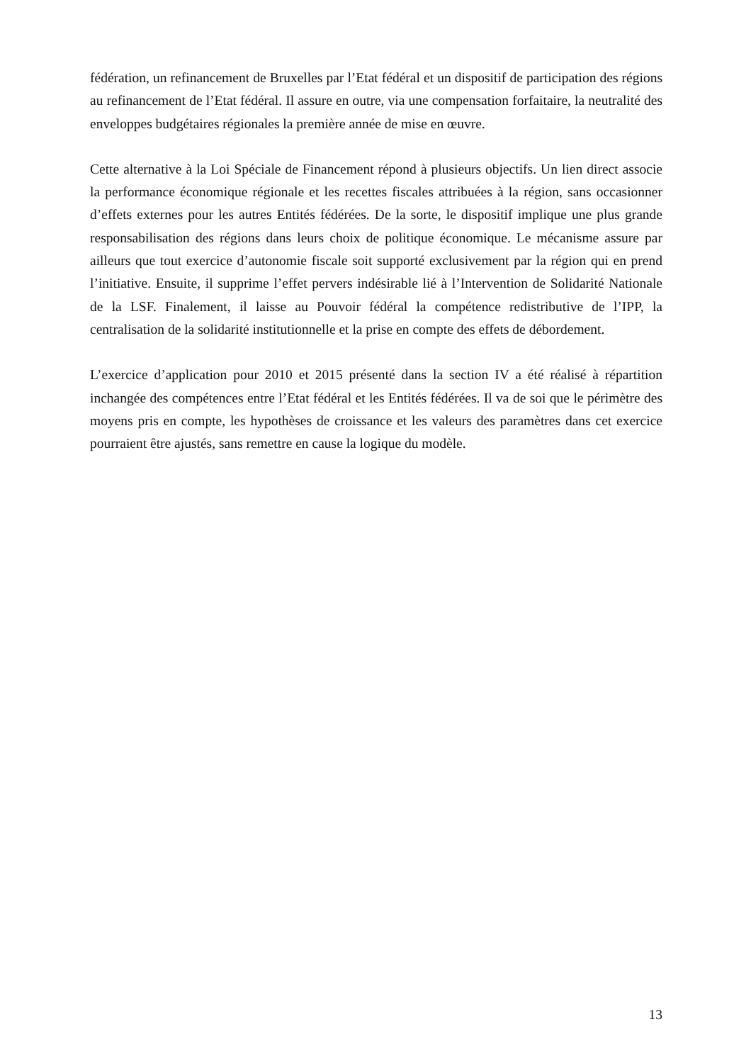fédération, un refinancement de Bruxelles par l’Etat fédéral et un dispositif de participation des régions au refinancement de l’Etat fédéral. Il assure en outre, via une compensation forfaitaire, la neutralité des enveloppes budgétaires régionales la première année de mise en œuvre.
Cette alternative à la Loi Spéciale de Financement répond à plusieurs objectifs. Un lien direct associe la performance économique régionale et les recettes fiscales attribuées à la région, sans occasionner d’effets externes pour les autres Entités fédérées. De la sorte, le dispositif implique une plus grande responsabilisation des régions dans leurs choix de politique économique. Le mécanisme assure par ailleurs que tout exercice d’autonomie fiscale soit supporté exclusivement par la région qui en prend l’initiative. Ensuite, il supprime l’effet pervers indésirable lié à l’Intervention de Solidarité Nationale de la LSF. Finalement, il laisse au Pouvoir fédéral la compétence redistributive de l’IPP, la centralisation de la solidarité institutionnelle et la prise en compte des effets de débordement.
L’exercice d’application pour 2010 et 2015 présenté dans la section IV a été réalisé à répartition inchangée des compétences entre l’Etat fédéral et les Entités fédérées. Il va de soi que le périmètre des moyens pris en compte, les hypothèses de croissance et les valeurs des paramètres dans cet exercice pourraient être ajustés, sans remettre en cause la logique du modèle.
13